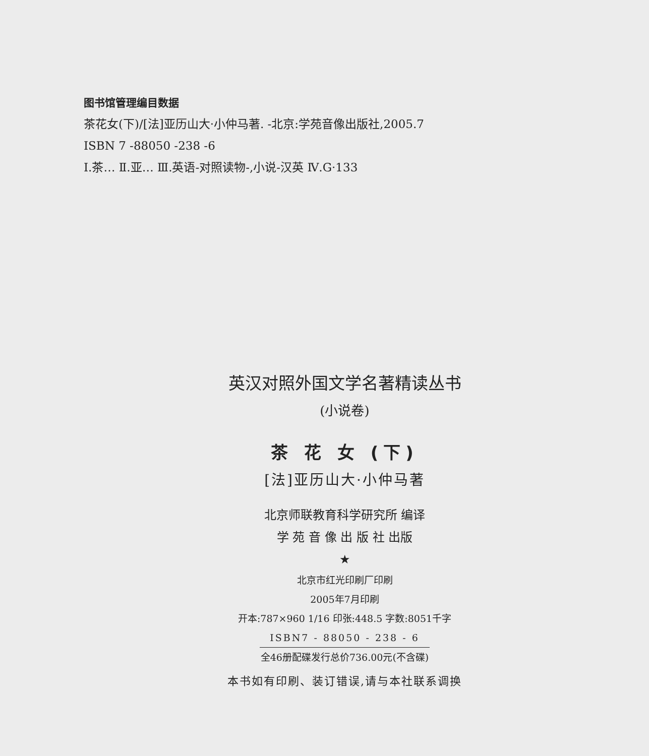图书馆管理编目数据
茶花女(下)/[法]亚历山大·小仲马著. -北京:学苑音像出版社,2005.7
ISBN 7 -88050 -238 -6
Ⅰ.茶… Ⅱ.亚… Ⅲ.英语-对照读物-,小说-汉英 Ⅳ.G·133
英汉对照外国文学名著精读丛书
(小说卷)
茶 花 女 (下)
[法]亚历山大·小仲马著
北京师联教育科学研究所 编译
学 苑 音 像 出 版 社 出版
★
北京市红光印刷厂印刷
2005年7月印刷
开本:787×960 1/16 印张:448.5 字数:8051千字
ISBN7 - 88050 - 238 - 6
全46册配碟发行总价736.00元(不含碟)
本书如有印刷、装订错误,请与本社联系调换